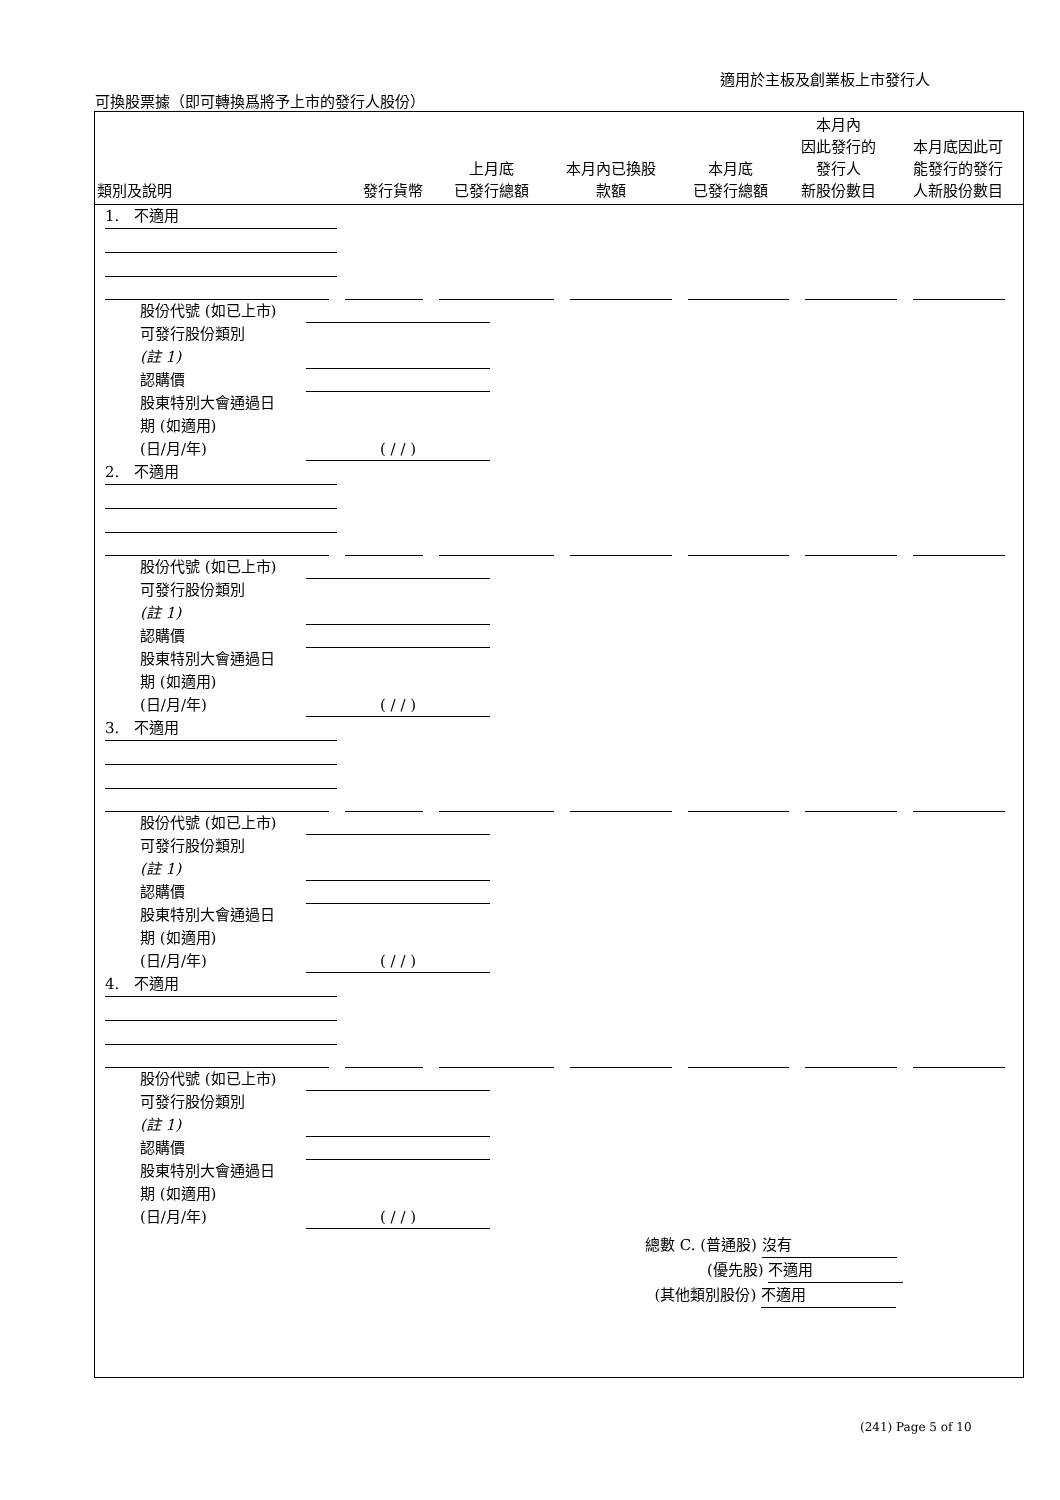適用於主板及創業板上市發行人
可換股票據（即可轉換爲將予上市的發行人股份）
| 類別及說明 | 發行貨幣 | 上月底 已發行總額 | 本月內已換股 款額 | 本月底 已發行總額 | 本月內 因此發行的 發行人 新股份數目 | 本月底因此可 能發行的發行 人新股份數目 |
| --- | --- | --- | --- | --- | --- | --- |
1. 不適用
股份代號 (如已上市)
可發行股份類別
(註 1)
認購價
股東特別大會通過日
期 (如適用)
(日/月/年)
( / / )
2. 不適用
股份代號 (如已上市)
可發行股份類別
(註 1)
認購價
股東特別大會通過日
期 (如適用)
(日/月/年)
( / / )
3. 不適用
股份代號 (如已上市)
可發行股份類別
(註 1)
認購價
股東特別大會通過日
期 (如適用)
(日/月/年)
( / / )
4. 不適用
股份代號 (如已上市)
可發行股份類別
(註 1)
認購價
股東特別大會通過日
期 (如適用)
(日/月/年)
( / / )
總數 C. (普通股) 沒有
(優先股) 不適用
(其他類別股份) 不適用
(241) Page 5 of 10